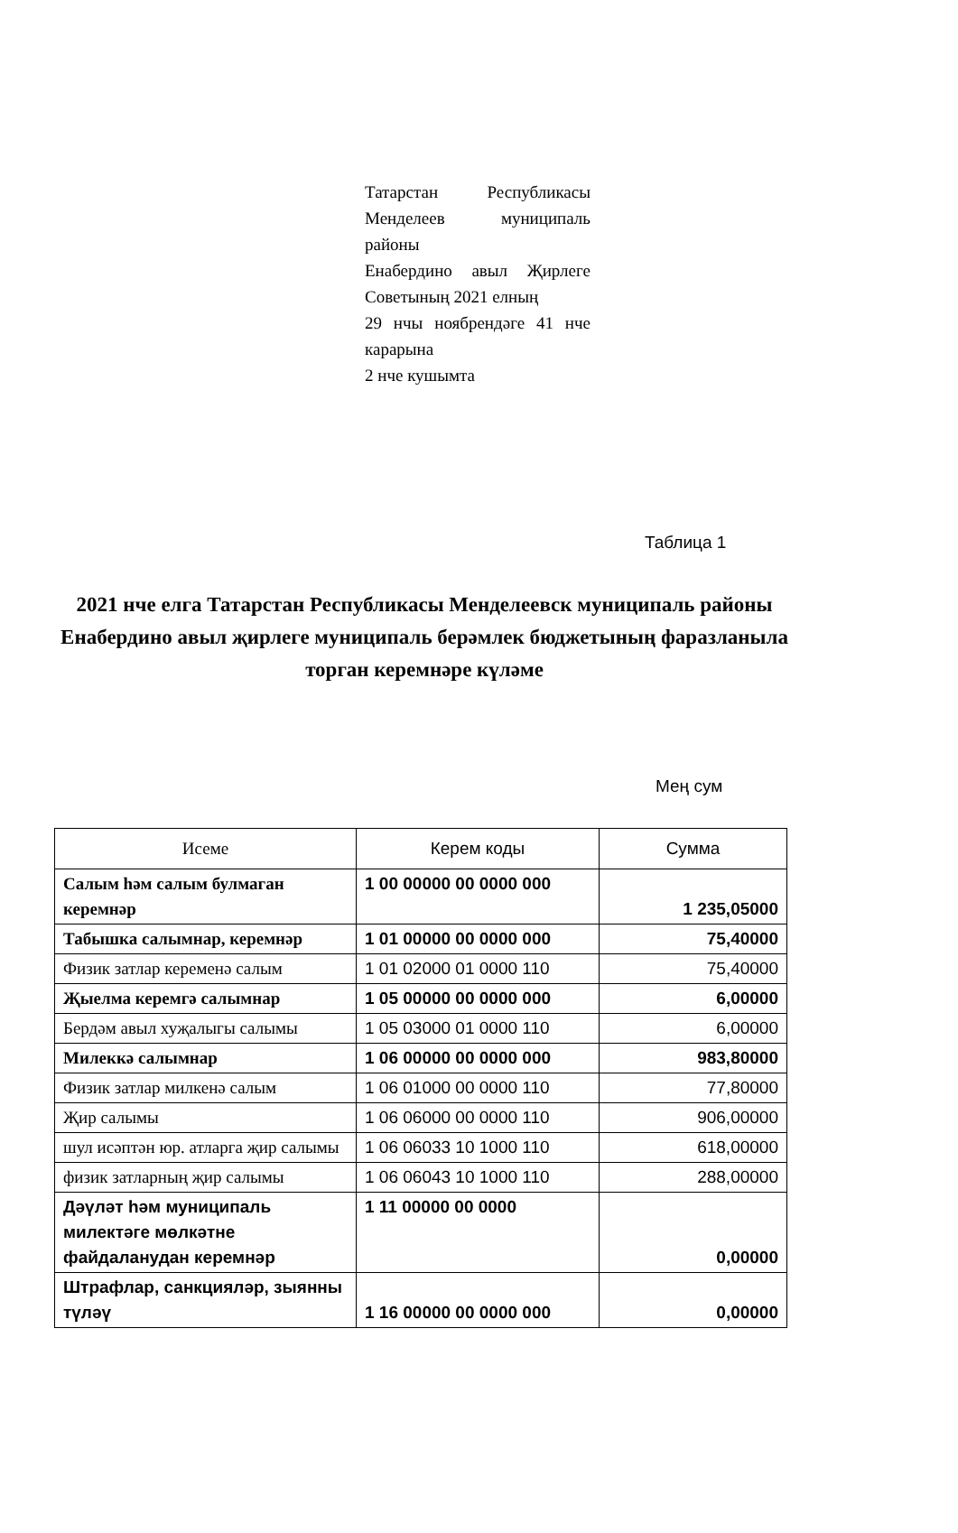Татарстан Республикасы Менделеев муниципаль районы
Енабердино авыл Җирлеге Советының 2021 елның
29 нчы ноябрендәге 41 нче карарына
2 нче кушымта
Таблица 1
2021 нче елга Татарстан Республикасы Менделеевск муниципаль районы Енабердино авыл җирлеге муниципаль берәмлек бюджетының фаразланыла торган керемнәре күләме
Мең сум
| Исеме | Керем коды | Сумма |
| --- | --- | --- |
| Салым һәм салым булмаган керемнәр | 1 00 00000 00 0000 000 | 1 235,05000 |
| Табышка салымнар, керемнәр | 1 01 00000 00 0000 000 | 75,40000 |
| Физик затлар кеременә салым | 1 01 02000 01 0000 110 | 75,40000 |
| Җыелма керемгә салымнар | 1 05 00000 00 0000 000 | 6,00000 |
| Бердәм авыл хуҗалыгы салымы | 1 05 03000 01 0000 110 | 6,00000 |
| Милеккә салымнар | 1 06 00000 00 0000 000 | 983,80000 |
| Физик затлар милкенә салым | 1 06 01000 00 0000 110 | 77,80000 |
| Җир салымы | 1 06 06000 00 0000 110 | 906,00000 |
| шул исәптән юр. атларга җир салымы | 1 06 06033 10 1000 110 | 618,00000 |
| физик затларның җир салымы | 1 06 06043 10 1000 110 | 288,00000 |
| Дәүләт һәм муниципаль милектәге мөлкәтне файдаланудан керемнәр | 1 11 00000 00 0000 | 0,00000 |
| Штрафлар, санкцияләр, зыянны түләү | 1 16 00000 00 0000 000 | 0,00000 |